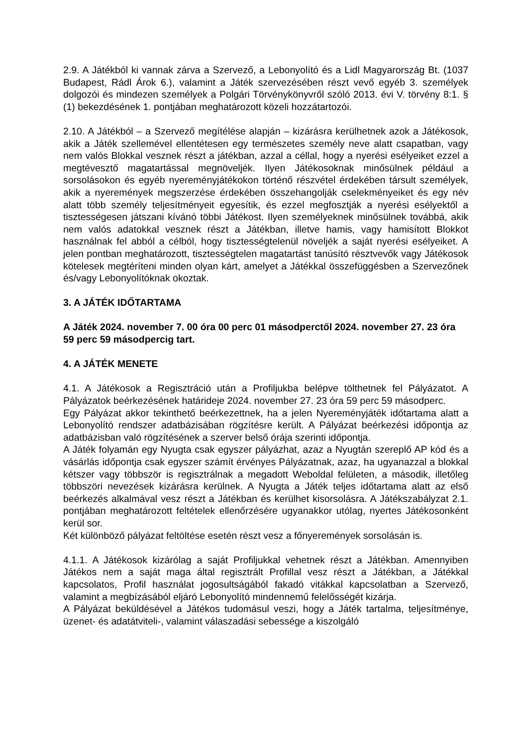2.9. A Játékból ki vannak zárva a Szervező, a Lebonyolító és a Lidl Magyarország Bt. (1037 Budapest, Rádl Árok 6.), valamint a Játék szervezésében részt vevő egyéb 3. személyek dolgozói és mindezen személyek a Polgári Törvénykönyvről szóló 2013. évi V. törvény 8:1. § (1) bekezdésének 1. pontjában meghatározott közeli hozzátartozói.
2.10. A Játékból – a Szervező megítélése alapján – kizárásra kerülhetnek azok a Játékosok, akik a Játék szellemével ellentétesen egy természetes személy neve alatt csapatban, vagy nem valós Blokkal vesznek részt a játékban, azzal a céllal, hogy a nyerési esélyeiket ezzel a megtévesztő magatartással megnöveljék. Ilyen Játékosoknak minősülnek például a sorsolásokon és egyéb nyereményjátékokon történő részvétel érdekében társult személyek, akik a nyeremények megszerzése érdekében összehangolják cselekményeiket és egy név alatt több személy teljesítményeit egyesítik, és ezzel megfosztják a nyerési esélyektől a tisztességesen játszani kívánó többi Játékost. Ilyen személyeknek minősülnek továbbá, akik nem valós adatokkal vesznek részt a Játékban, illetve hamis, vagy hamisított Blokkot használnak fel abból a célból, hogy tisztességtelenül növeljék a saját nyerési esélyeiket. A jelen pontban meghatározott, tisztességtelen magatartást tanúsító résztvevők vagy Játékosok kötelesek megtéríteni minden olyan kárt, amelyet a Játékkal összefüggésben a Szervezőnek és/vagy Lebonyolítóknak okoztak.
3. A JÁTÉK IDŐTARTAMA
A Játék 2024. november 7. 00 óra 00 perc 01 másodperctől 2024. november 27. 23 óra 59 perc 59 másodpercig tart.
4. A JÁTÉK MENETE
4.1. A Játékosok a Regisztráció után a Profiljukba belépve tölthetnek fel Pályázatot. A Pályázatok beérkezésének határideje 2024. november 27. 23 óra 59 perc 59 másodperc.
Egy Pályázat akkor tekinthető beérkezettnek, ha a jelen Nyereményjáték időtartama alatt a Lebonyolító rendszer adatbázisában rögzítésre került. A Pályázat beérkezési időpontja az adatbázisban való rögzítésének a szerver belső órája szerinti időpontja.
A Játék folyamán egy Nyugta csak egyszer pályázhat, azaz a Nyugtán szereplő AP kód és a vásárlás időpontja csak egyszer számít érvényes Pályázatnak, azaz, ha ugyanazzal a blokkal kétszer vagy többször is regisztrálnak a megadott Weboldal felületen, a második, illetőleg többszöri nevezések kizárásra kerülnek. A Nyugta a Játék teljes időtartama alatt az első beérkezés alkalmával vesz részt a Játékban és kerülhet kisorsolásra. A Játékszabályzat 2.1. pontjában meghatározott feltételek ellenőrzésére ugyanakkor utólag, nyertes Játékosonként kerül sor.
Két különböző pályázat feltöltése esetén részt vesz a főnyeremények sorsolásán is.
4.1.1. A Játékosok kizárólag a saját Profiljukkal vehetnek részt a Játékban. Amennyiben Játékos nem a saját maga által regisztrált Profillal vesz részt a Játékban, a Játékkal kapcsolatos, Profil használat jogosultságából fakadó vitákkal kapcsolatban a Szervező, valamint a megbízásából eljáró Lebonyolító mindennemű felelősségét kizárja.
A Pályázat beküldésével a Játékos tudomásul veszi, hogy a Játék tartalma, teljesítménye, üzenet- és adatátviteli-, valamint válaszadási sebessége a kiszolgáló